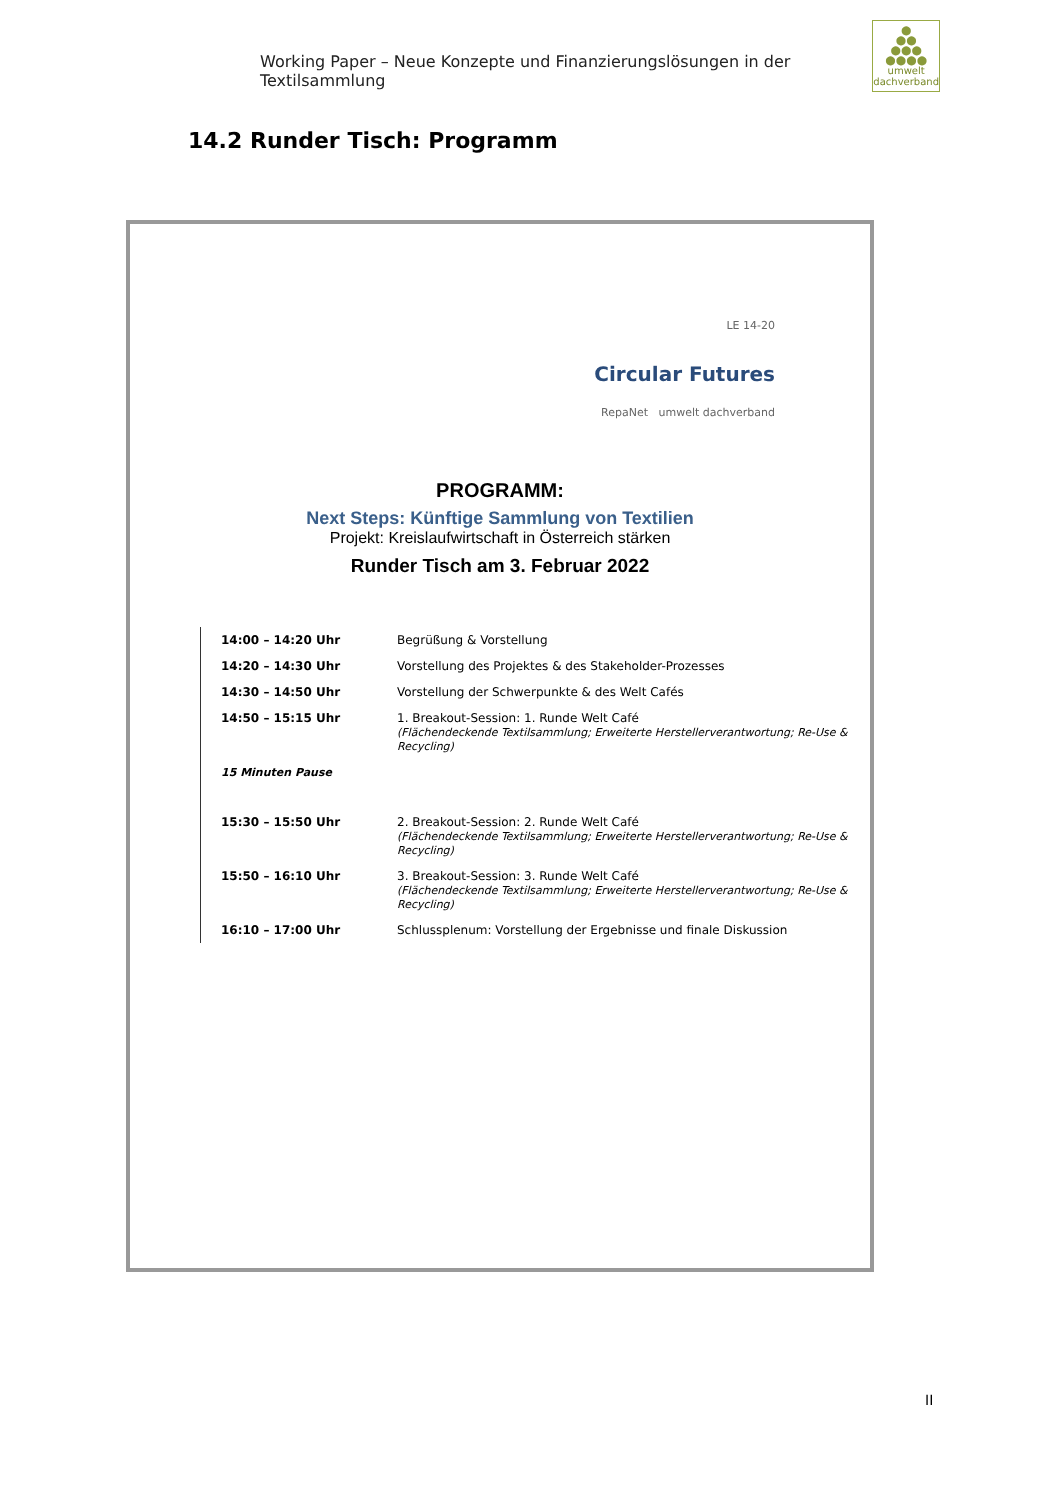Working Paper – Neue Konzepte und Finanzierungslösungen in der Textilsammlung
●
●●
●●●
●●●●
umwelt
dachverband
14.2 Runder Tisch: Programm
LE 14-20
Circular Futures
RepaNet umwelt dachverband
PROGRAMM:
Next Steps: Künftige Sammlung von Textilien
Projekt: Kreislaufwirtschaft in Österreich stärken
Runder Tisch am 3. Februar 2022
| 14:00 – 14:20 Uhr | Begrüßung & Vorstellung |
| 14:20 – 14:30 Uhr | Vorstellung des Projektes & des Stakeholder-Prozesses |
| 14:30 – 14:50 Uhr | Vorstellung der Schwerpunkte & des Welt Cafés |
| 14:50 – 15:15 Uhr | 1. Breakout-Session: 1. Runde Welt Café (Flächendeckende Textilsammlung; Erweiterte Herstellerverantwortung; Re-Use & Recycling) |
| 15 Minuten Pause | |
| 15:30 – 15:50 Uhr | 2. Breakout-Session: 2. Runde Welt Café (Flächendeckende Textilsammlung; Erweiterte Herstellerverantwortung; Re-Use & Recycling) |
| 15:50 – 16:10 Uhr | 3. Breakout-Session: 3. Runde Welt Café (Flächendeckende Textilsammlung; Erweiterte Herstellerverantwortung; Re-Use & Recycling) |
| 16:10 – 17:00 Uhr | Schlussplenum: Vorstellung der Ergebnisse und finale Diskussion |
II